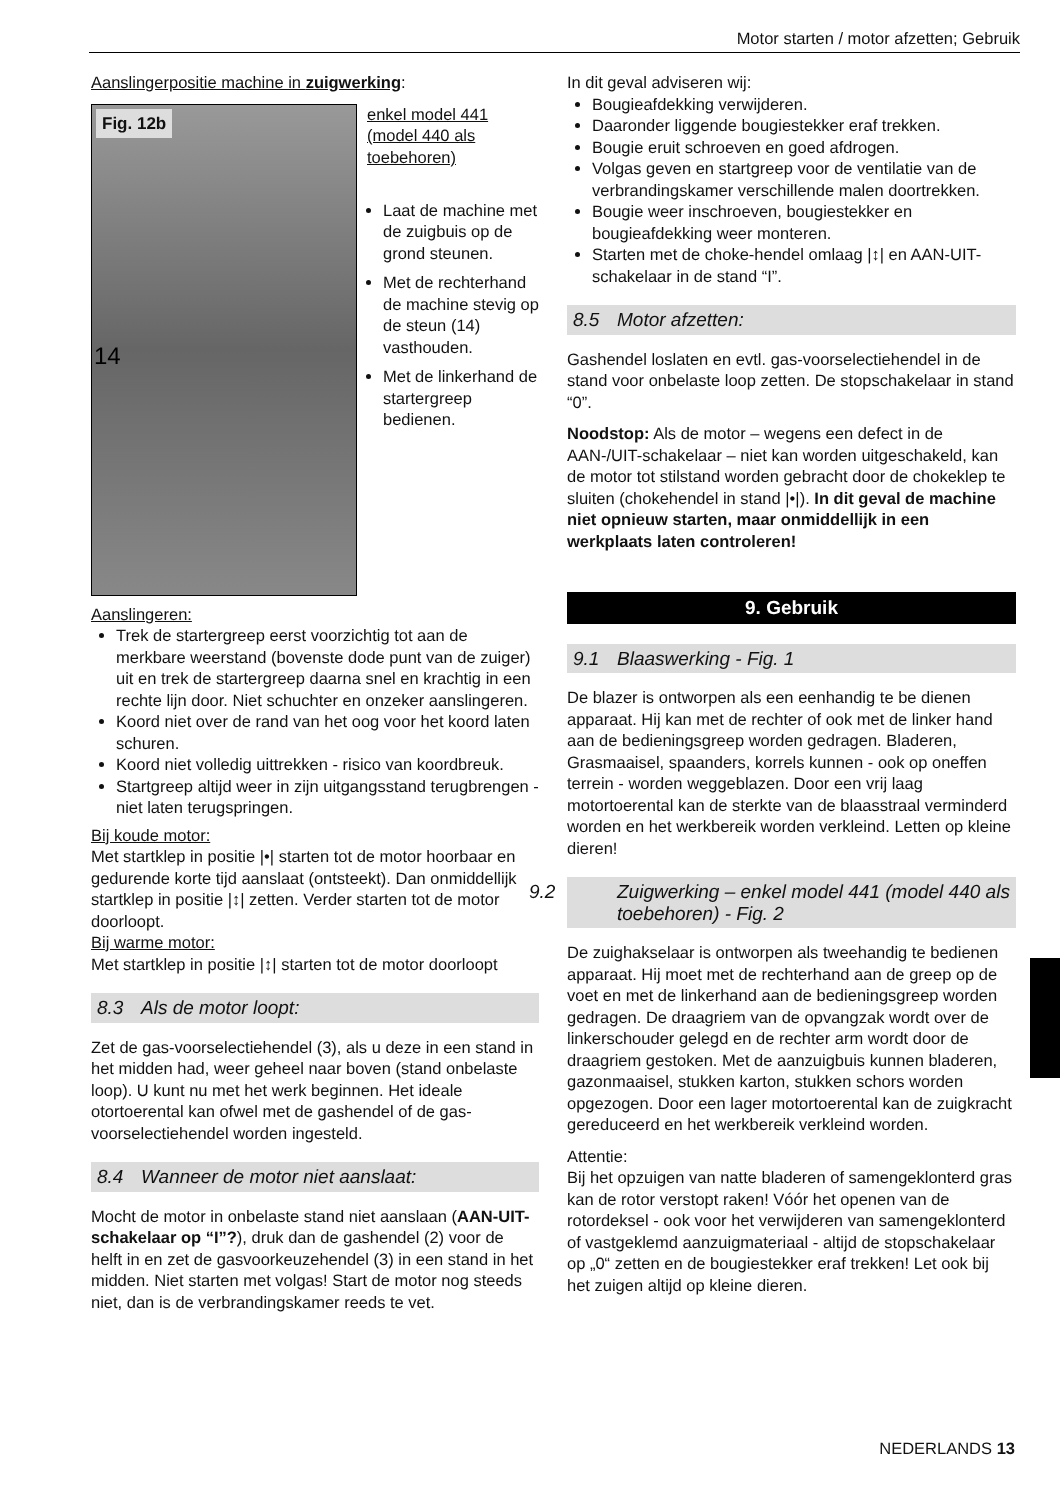Motor starten / motor afzetten; Gebruik
Aanslingerpositie machine in zuigwerking:
Fig. 12b
14
enkel model 441 (model 440 als toebehoren)
Laat de machine met de zuigbuis op de grond steunen.
Met de rechterhand de machine stevig op de steun (14) vasthouden.
Met de linkerhand de startergreep bedienen.
Aanslingeren:
Trek de startergreep eerst voorzichtig tot aan de merkbare weerstand (bovenste dode punt van de zuiger) uit en trek de startergreep daarna snel en krachtig in een rechte lijn door. Niet schuchter en onzeker aanslingeren.
Koord niet over de rand van het oog voor het koord laten schuren.
Koord niet volledig uittrekken - risico van koordbreuk.
Startgreep altijd weer in zijn uitgangsstand terugbrengen - niet laten terugspringen.
Bij koude motor:
Met startklep in positie |•| starten tot de motor hoorbaar en gedurende korte tijd aanslaat (ontsteekt). Dan onmiddellijk startklep in positie |↕| zetten. Verder starten tot de motor doorloopt.
Bij warme motor:
Met startklep in positie |↕| starten tot de motor doorloopt
8.3 Als de motor loopt:
Zet de gas-voorselectiehendel (3), als u deze in een stand in het midden had, weer geheel naar boven (stand onbelaste loop). U kunt nu met het werk beginnen. Het ideale otortoerental kan ofwel met de gashendel of de gas-voorselectiehendel worden ingesteld.
8.4 Wanneer de motor niet aanslaat:
Mocht de motor in onbelaste stand niet aanslaan (AAN-UIT-schakelaar op “I”?), druk dan de gashendel (2) voor de helft in en zet de gasvoorkeuzehendel (3) in een stand in het midden. Niet starten met volgas! Start de motor nog steeds niet, dan is de verbrandingskamer reeds te vet.
In dit geval adviseren wij:
Bougieafdekking verwijderen.
Daaronder liggende bougiestekker eraf trekken.
Bougie eruit schroeven en goed afdrogen.
Volgas geven en startgreep voor de ventilatie van de verbrandingskamer verschillende malen doortrekken.
Bougie weer inschroeven, bougiestekker en bougieafdekking weer monteren.
Starten met de choke-hendel omlaag |↕| en AAN-UIT-schakelaar in de stand “I”.
8.5 Motor afzetten:
Gashendel loslaten en evtl. gas-voorselectiehendel in de stand voor onbelaste loop zetten. De stopschakelaar in stand “0”.
Noodstop: Als de motor – wegens een defect in de AAN-/UIT-schakelaar – niet kan worden uitgeschakeld, kan de motor tot stilstand worden gebracht door de chokeklep te sluiten (chokehendel in stand |•|). In dit geval de machine niet opnieuw starten, maar onmiddellijk in een werkplaats laten controleren!
9. Gebruik
9.1 Blaaswerking - Fig. 1
De blazer is ontworpen als een eenhandig te be dienen apparaat. Hij kan met de rechter of ook met de linker hand aan de bedieningsgreep worden gedragen. Bladeren, Grasmaaisel, spaanders, korrels kunnen - ook op oneffen terrein - worden weggeblazen. Door een vrij laag motortoerental kan de sterkte van de blaasstraal verminderd worden en het werkbereik worden verkleind. Letten op kleine dieren!
9.2 Zuigwerking – enkel model 441 (model 440 als toebehoren) - Fig. 2
De zuighakselaar is ontworpen als tweehandig te bedienen apparaat. Hij moet met de rechterhand aan de greep op de voet en met de linkerhand aan de bedieningsgreep worden gedragen. De draagriem van de opvangzak wordt over de linkerschouder gelegd en de rechter arm wordt door de draagriem gestoken. Met de aanzuigbuis kunnen bladeren, gazonmaaisel, stukken karton, stukken schors worden opgezogen. Door een lager motortoerental kan de zuigkracht gereduceerd en het werkbereik verkleind worden.
Attentie:
Bij het opzuigen van natte bladeren of samengeklonterd gras kan de rotor verstopt raken! Vóór het openen van de rotordeksel - ook voor het verwijderen van samengeklonterd of vastgeklemd aanzuigmateriaal - altijd de stopschakelaar op „0“ zetten en de bougiestekker eraf trekken! Let ook bij het zuigen altijd op kleine dieren.
NEDERLANDS 13